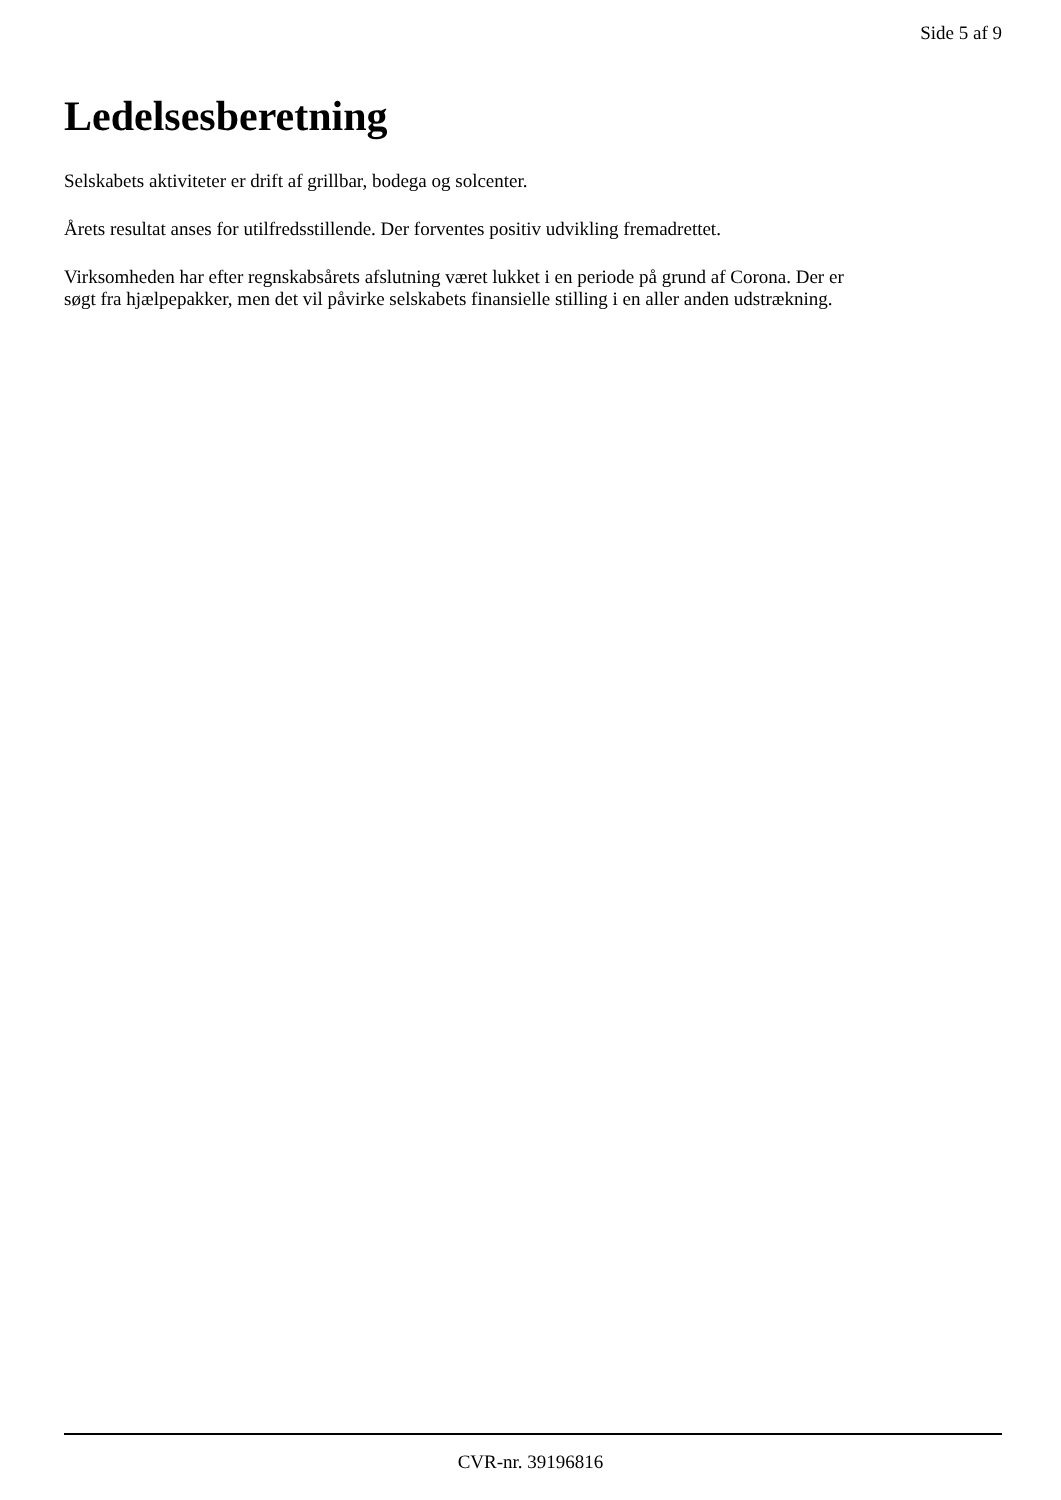Side 5 af 9
Ledelsesberetning
Selskabets aktiviteter er drift af grillbar, bodega og solcenter.
Årets resultat anses for utilfredsstillende. Der forventes positiv udvikling fremadrettet.
Virksomheden har efter regnskabsårets afslutning været lukket i en periode på grund af Corona. Der er søgt fra hjælpepakker, men det vil påvirke selskabets finansielle stilling i en aller anden udstrækning.
CVR-nr. 39196816